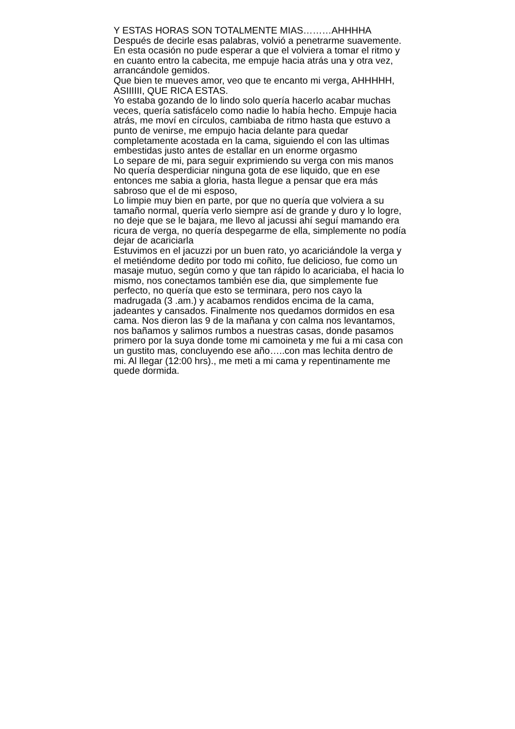Y ESTAS HORAS SON TOTALMENTE MIAS………AHHHHA
Después de decirle esas palabras, volvió a penetrarme suavemente.
En esta ocasión no pude esperar a que el volviera a tomar el ritmo y
en cuanto entro la cabecita, me empuje hacia atrás una y otra vez,
arrancándole gemidos.
Que bien te mueves amor, veo que te encanto mi verga, AHHHHH,
ASIIIIII, QUE RICA ESTAS.
Yo estaba gozando de lo lindo solo quería hacerlo acabar muchas
veces, quería satisfácelo como nadie lo había hecho. Empuje hacia
atrás, me moví en círculos, cambiaba de ritmo hasta que estuvo a
punto de venirse, me empujo hacia delante para quedar
completamente acostada en la cama, siguiendo el con las ultimas
embestidas justo antes de estallar en un enorme orgasmo
Lo separe de mi, para seguir exprimiendo su verga con mis manos
No quería desperdiciar ninguna gota de ese liquido, que en ese
entonces me sabia a gloria, hasta llegue a pensar que era más
sabroso que el de mi esposo,
Lo limpie muy bien en parte, por que no quería que volviera a su
tamaño normal, quería verlo siempre así de grande y duro y lo logre,
no deje que se le bajara, me llevo al jacussi ahí seguí mamando era
ricura de verga, no quería despegarme de ella, simplemente no podía
dejar de acariciarla
Estuvimos en el jacuzzi por un buen rato, yo acariciándole la verga y
el metiéndome dedito por todo mi coñito, fue delicioso, fue como un
masaje mutuo, según como y que tan rápido lo acariciaba, el hacia lo
mismo, nos conectamos también ese dia, que simplemente fue
perfecto, no quería que esto se terminara, pero nos cayo la
madrugada (3 .am.) y acabamos rendidos encima de la cama,
jadeantes y cansados. Finalmente nos quedamos dormidos en esa
cama. Nos dieron las 9 de la mañana y con calma nos levantamos,
nos bañamos y salimos rumbos a nuestras casas, donde pasamos
primero por la suya donde tome mi camoineta y me fui a mi casa con
un gustito mas, concluyendo ese año…..con mas lechita dentro de
mi. Al llegar (12:00 hrs)., me meti a mi cama y repentinamente me
quede dormida.